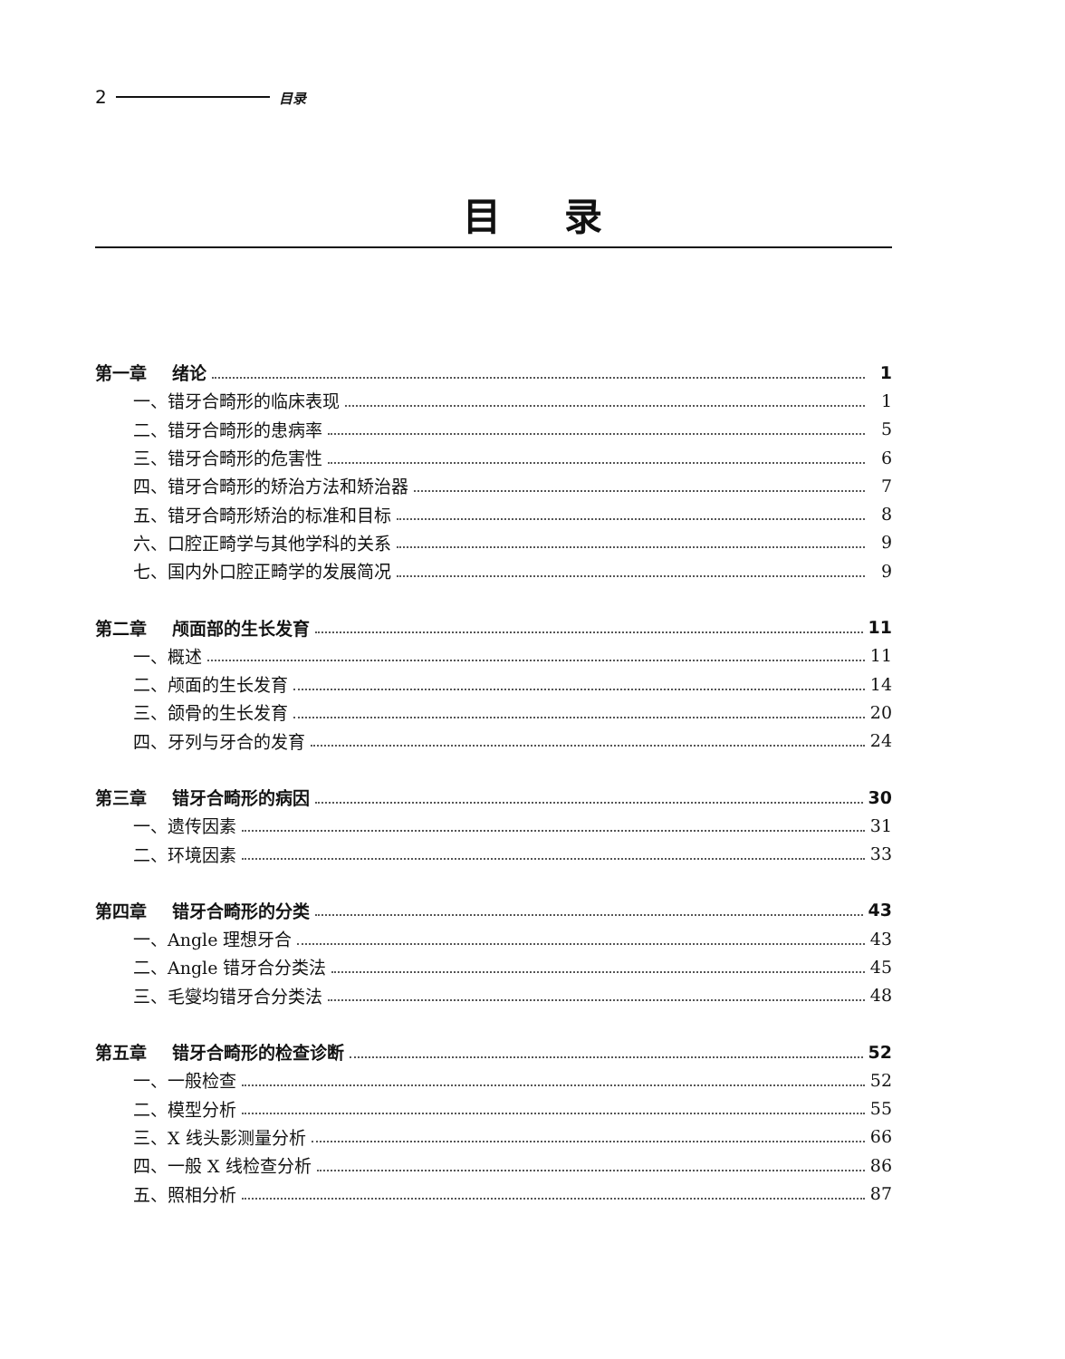2 目录
目录
第一章 绪论 1
一、错牙合畸形的临床表现 1
二、错牙合畸形的患病率 5
三、错牙合畸形的危害性 6
四、错牙合畸形的矫治方法和矫治器 7
五、错牙合畸形矫治的标准和目标 8
六、口腔正畸学与其他学科的关系 9
七、国内外口腔正畸学的发展简况 9
第二章 颅面部的生长发育 11
一、概述 11
二、颅面的生长发育 14
三、颌骨的生长发育 20
四、牙列与牙合的发育 24
第三章 错牙合畸形的病因 30
一、遗传因素 31
二、环境因素 33
第四章 错牙合畸形的分类 43
一、Angle 理想牙合 43
二、Angle 错牙合分类法 45
三、毛燮均错牙合分类法 48
第五章 错牙合畸形的检查诊断 52
一、一般检查 52
二、模型分析 55
三、X 线头影测量分析 66
四、一般 X 线检查分析 86
五、照相分析 87